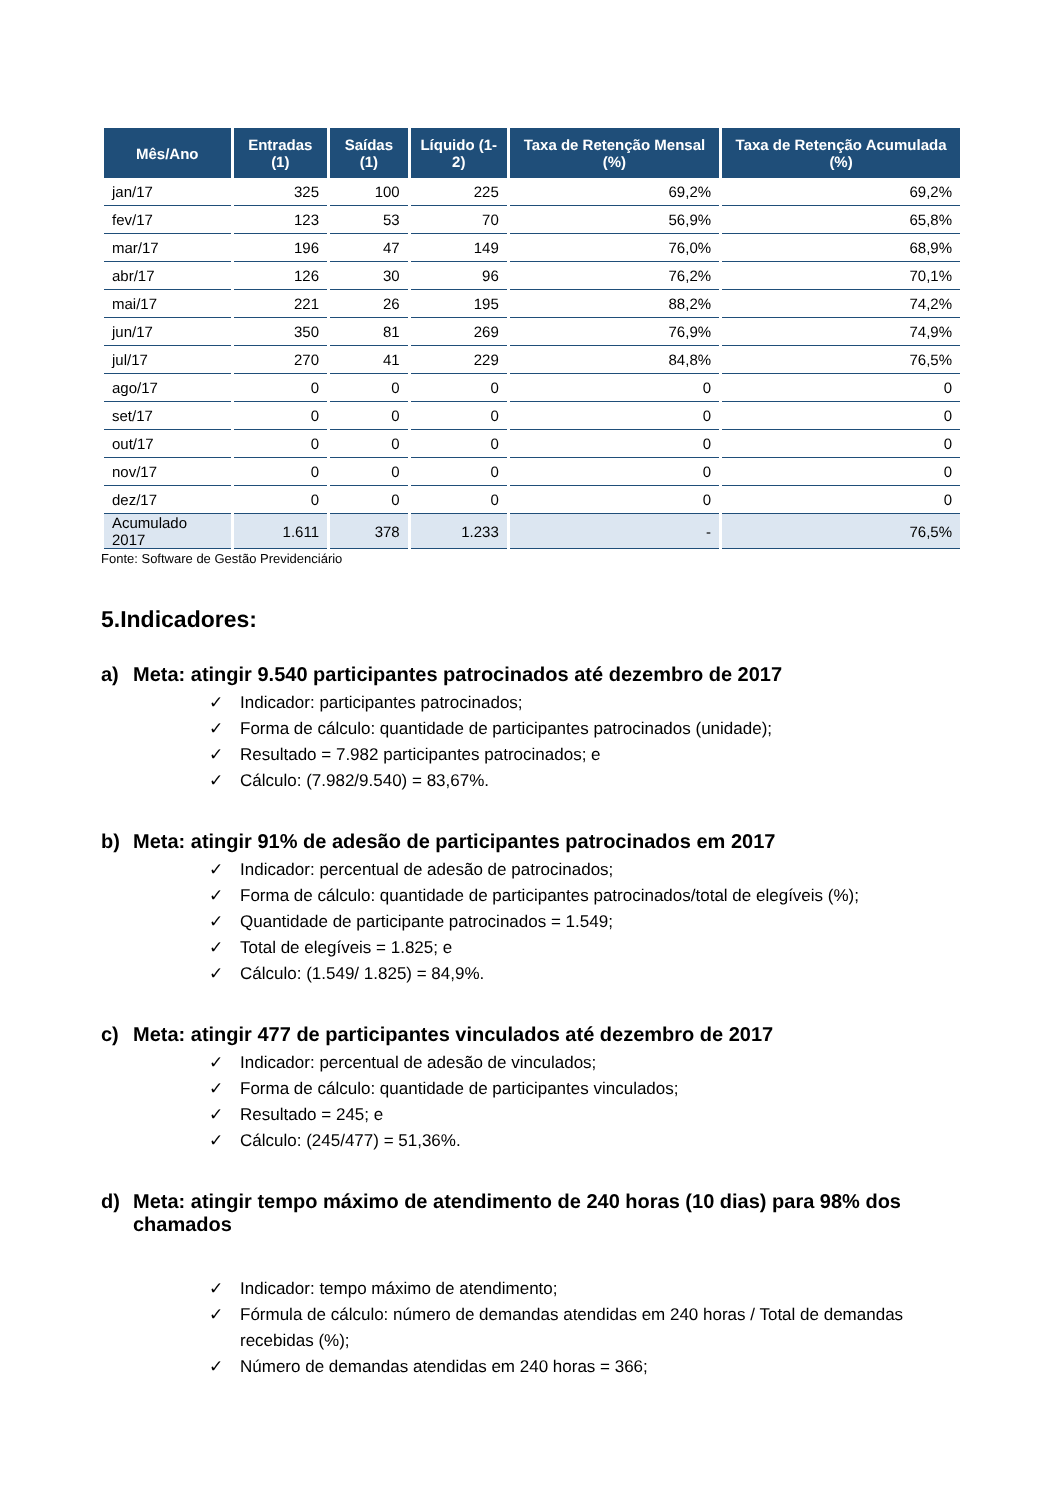| Mês/Ano | Entradas (1) | Saídas (1) | Líquido (1-2) | Taxa de Retenção Mensal (%) | Taxa de Retenção Acumulada (%) |
| --- | --- | --- | --- | --- | --- |
| jan/17 | 325 | 100 | 225 | 69,2% | 69,2% |
| fev/17 | 123 | 53 | 70 | 56,9% | 65,8% |
| mar/17 | 196 | 47 | 149 | 76,0% | 68,9% |
| abr/17 | 126 | 30 | 96 | 76,2% | 70,1% |
| mai/17 | 221 | 26 | 195 | 88,2% | 74,2% |
| jun/17 | 350 | 81 | 269 | 76,9% | 74,9% |
| jul/17 | 270 | 41 | 229 | 84,8% | 76,5% |
| ago/17 | 0 | 0 | 0 | 0 | 0 |
| set/17 | 0 | 0 | 0 | 0 | 0 |
| out/17 | 0 | 0 | 0 | 0 | 0 |
| nov/17 | 0 | 0 | 0 | 0 | 0 |
| dez/17 | 0 | 0 | 0 | 0 | 0 |
| Acumulado 2017 | 1.611 | 378 | 1.233 | - | 76,5% |
Fonte: Software de Gestão Previdenciário
5.Indicadores:
a) Meta: atingir 9.540 participantes patrocinados até dezembro de 2017
✓ Indicador: participantes patrocinados;
✓ Forma de cálculo: quantidade de participantes patrocinados (unidade);
✓ Resultado = 7.982 participantes patrocinados; e
✓ Cálculo: (7.982/9.540) = 83,67%.
b) Meta: atingir 91% de adesão de participantes patrocinados em 2017
✓ Indicador: percentual de adesão de patrocinados;
✓ Forma de cálculo: quantidade de participantes patrocinados/total de elegíveis (%);
✓ Quantidade de participante patrocinados = 1.549;
✓ Total de elegíveis = 1.825; e
✓ Cálculo: (1.549/ 1.825) = 84,9%.
c) Meta: atingir 477 de participantes vinculados até dezembro de 2017
✓ Indicador: percentual de adesão de vinculados;
✓ Forma de cálculo: quantidade de participantes vinculados;
✓ Resultado = 245; e
✓ Cálculo: (245/477) = 51,36%.
d) Meta: atingir tempo máximo de atendimento de 240 horas (10 dias) para 98% dos chamados
✓ Indicador: tempo máximo de atendimento;
✓ Fórmula de cálculo: número de demandas atendidas em 240 horas / Total de demandas recebidas (%);
✓ Número de demandas atendidas em 240 horas = 366;